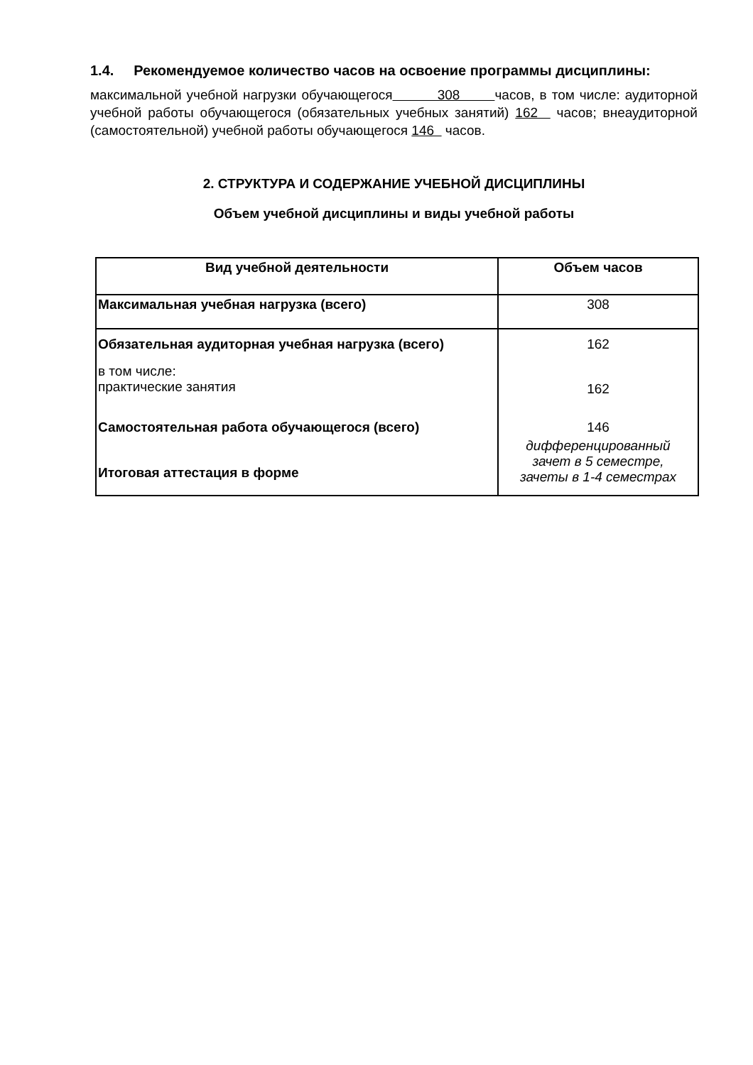1.4. Рекомендуемое количество часов на освоение программы дисциплины:
максимальной учебной нагрузки обучающегося 308 часов, в том числе: аудиторной учебной работы обучающегося (обязательных учебных занятий) 162 часов; внеаудиторной (самостоятельной) учебной работы обучающегося 146 часов.
2. СТРУКТУРА И СОДЕРЖАНИЕ УЧЕБНОЙ ДИСЦИПЛИНЫ
Объем учебной дисциплины и виды учебной работы
| Вид учебной деятельности | Объем часов |
| --- | --- |
| Максимальная учебная нагрузка (всего) | 308 |
| Обязательная аудиторная учебная нагрузка (всего) | 162 |
| в том числе: практические занятия | 162 |
| Самостоятельная работа обучающегося (всего) | 146 |
| Итоговая аттестация в форме | дифференцированный зачет в 5 семестре, зачеты в 1-4 семестрах |